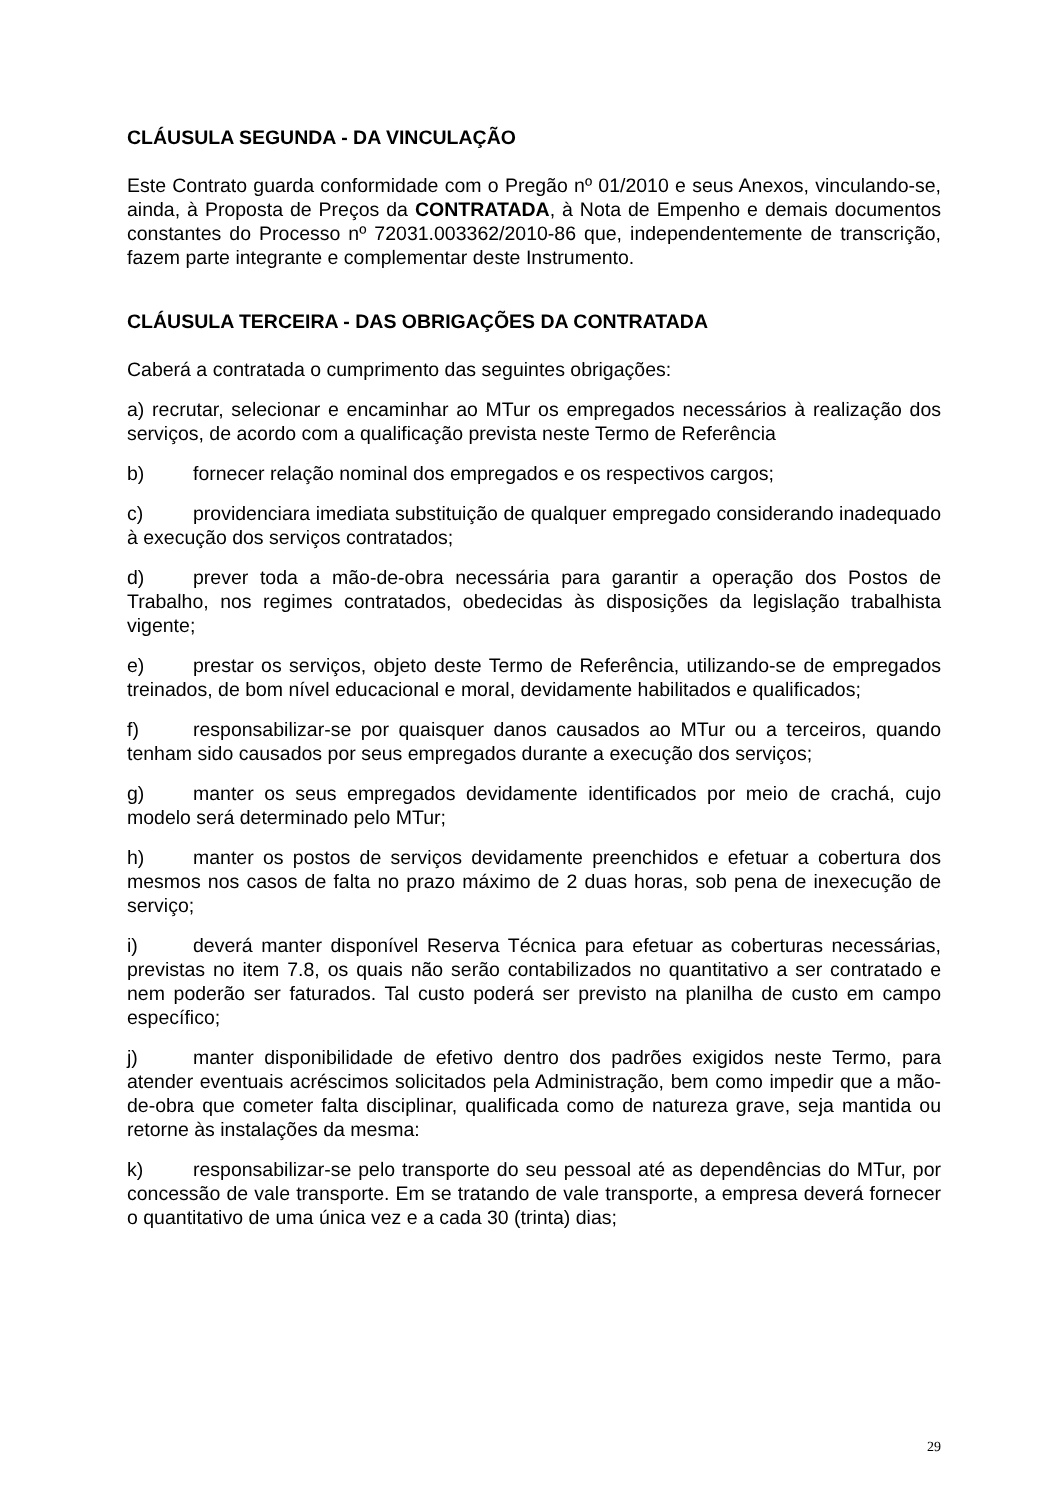CLÁUSULA SEGUNDA - DA VINCULAÇÃO
Este Contrato guarda conformidade com o Pregão nº 01/2010 e seus Anexos, vinculando-se, ainda, à Proposta de Preços da CONTRATADA, à Nota de Empenho e demais documentos constantes do Processo nº 72031.003362/2010-86 que, independentemente de transcrição, fazem parte integrante e complementar deste Instrumento.
CLÁUSULA TERCEIRA - DAS OBRIGAÇÕES DA CONTRATADA
Caberá a contratada o cumprimento das seguintes obrigações:
a) recrutar, selecionar e encaminhar ao MTur os empregados necessários à realização dos serviços, de acordo com a qualificação prevista neste Termo de Referência
b) fornecer relação nominal dos empregados e os respectivos cargos;
c) providenciara imediata substituição de qualquer empregado considerando inadequado à execução dos serviços contratados;
d) prever toda a mão-de-obra necessária para garantir a operação dos Postos de Trabalho, nos regimes contratados, obedecidas às disposições da legislação trabalhista vigente;
e) prestar os serviços, objeto deste Termo de Referência, utilizando-se de empregados treinados, de bom nível educacional e moral, devidamente habilitados e qualificados;
f) responsabilizar-se por quaisquer danos causados ao MTur ou a terceiros, quando tenham sido causados por seus empregados durante a execução dos serviços;
g) manter os seus empregados devidamente identificados por meio de crachá, cujo modelo será determinado pelo MTur;
h) manter os postos de serviços devidamente preenchidos e efetuar a cobertura dos mesmos nos casos de falta no prazo máximo de 2 duas horas, sob pena de inexecução de serviço;
i) deverá manter disponível Reserva Técnica para efetuar as coberturas necessárias, previstas no item 7.8, os quais não serão contabilizados no quantitativo a ser contratado e nem poderão ser faturados. Tal custo poderá ser previsto na planilha de custo em campo específico;
j) manter disponibilidade de efetivo dentro dos padrões exigidos neste Termo, para atender eventuais acréscimos solicitados pela Administração, bem como impedir que a mão-de-obra que cometer falta disciplinar, qualificada como de natureza grave, seja mantida ou retorne às instalações da mesma:
k) responsabilizar-se pelo transporte do seu pessoal até as dependências do MTur, por concessão de vale transporte. Em se tratando de vale transporte, a empresa deverá fornecer o quantitativo de uma única vez e a cada 30 (trinta) dias;
29